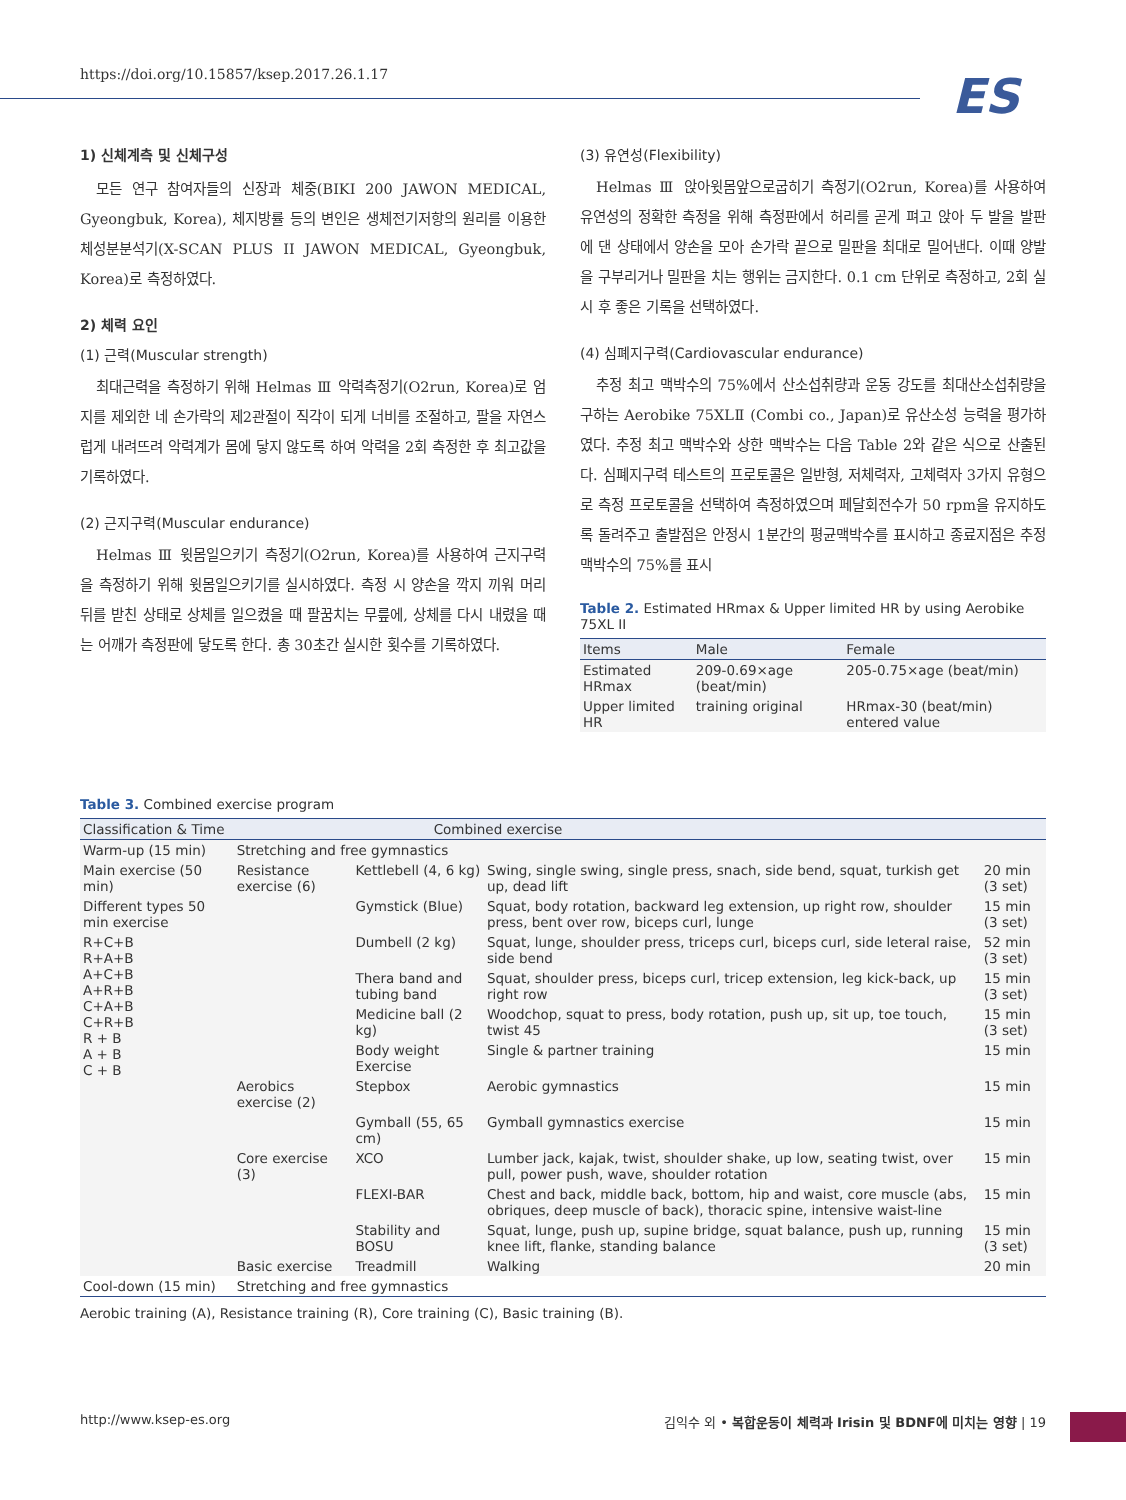https://doi.org/10.15857/ksep.2017.26.1.17
ES
1) 신체계측 및 신체구성
모든 연구 참여자들의 신장과 체중(BIKI 200 JAWON MEDICAL, Gyeongbuk, Korea), 체지방률 등의 변인은 생체전기저항의 원리를 이용한 체성분분석기(X-SCAN PLUS II JAWON MEDICAL, Gyeongbuk, Korea)로 측정하였다.
2) 체력 요인
(1) 근력(Muscular strength)
최대근력을 측정하기 위해 Helmas Ⅲ 악력측정기(O2run, Korea)로 엄지를 제외한 네 손가락의 제2관절이 직각이 되게 너비를 조절하고, 팔을 자연스럽게 내려뜨려 악력계가 몸에 닿지 않도록 하여 악력을 2회 측정한 후 최고값을 기록하였다.
(2) 근지구력(Muscular endurance)
Helmas Ⅲ 윗몸일으키기 측정기(O2run, Korea)를 사용하여 근지구력을 측정하기 위해 윗몸일으키기를 실시하였다. 측정 시 양손을 깍지 끼워 머리 뒤를 받친 상태로 상체를 일으켰을 때 팔꿈치는 무릎에, 상체를 다시 내렸을 때는 어깨가 측정판에 닿도록 한다. 총 30초간 실시한 횟수를 기록하였다.
(3) 유연성(Flexibility)
Helmas Ⅲ 앉아윗몸앞으로굽히기 측정기(O2run, Korea)를 사용하여 유연성의 정확한 측정을 위해 측정판에서 허리를 곧게 펴고 앉아 두 발을 발판에 댄 상태에서 양손을 모아 손가락 끝으로 밀판을 최대로 밀어낸다. 이때 양발을 구부리거나 밀판을 치는 행위는 금지한다. 0.1 cm 단위로 측정하고, 2회 실시 후 좋은 기록을 선택하였다.
(4) 심폐지구력(Cardiovascular endurance)
추정 최고 맥박수의 75%에서 산소섭취량과 운동 강도를 최대산소섭취량을 구하는 Aerobike 75XLⅡ (Combi co., Japan)로 유산소성 능력을 평가하였다. 추정 최고 맥박수와 상한 맥박수는 다음 Table 2와 같은 식으로 산출된다. 심폐지구력 테스트의 프로토콜은 일반형, 저체력자, 고체력자 3가지 유형으로 측정 프로토콜을 선택하여 측정하였으며 페달회전수가 50 rpm을 유지하도록 돌려주고 출발점은 안정시 1분간의 평균맥박수를 표시하고 종료지점은 추정맥박수의 75%를 표시
Table 2. Estimated HRmax & Upper limited HR by using Aerobike 75XL II
| Items | Male | Female |
| --- | --- | --- |
| Estimated HRmax | 209-0.69×age (beat/min) | 205-0.75×age (beat/min) |
| Upper limited HR | training original | HRmax-30 (beat/min) entered value |
Table 3. Combined exercise program
| Classification & Time | Combined exercise | | | |
| --- | --- | --- | --- | --- |
| Warm-up (15 min) | Stretching and free gymnastics | | | |
| Main exercise (50 min) | Resistance exercise (6) | Kettlebell (4, 6 kg) | Swing, single swing, single press, snach, side bend, squat, turkish get up, dead lift | 20 min (3 set) |
| Different types 50 min exercise | | Gymstick (Blue) | Squat, body rotation, backward leg extension, up right row, shoulder press, bent over row, biceps curl, lunge | 15 min (3 set) |
| R+C+B R+A+B A+C+B A+R+B C+A+B C+R+B R + B A + B C + B | | Dumbell (2 kg) | Squat, lunge, shoulder press, triceps curl, biceps curl, side leteral raise, side bend | 52 min (3 set) |
| | | Thera band and tubing band | Squat, shoulder press, biceps curl, tricep extension, leg kick-back, up right row | 15 min (3 set) |
| | | Medicine ball (2 kg) | Woodchop, squat to press, body rotation, push up, sit up, toe touch, twist 45 | 15 min (3 set) |
| | | Body weight Exercise | Single & partner training | 15 min |
| | Aerobics exercise (2) | Stepbox | Aerobic gymnastics | 15 min |
| | | Gymball (55, 65 cm) | Gymball gymnastics exercise | 15 min |
| | Core exercise (3) | XCO | Lumber jack, kajak, twist, shoulder shake, up low, seating twist, over pull, power push, wave, shoulder rotation | 15 min |
| | | FLEXI-BAR | Chest and back, middle back, bottom, hip and waist, core muscle (abs, obriques, deep muscle of back), thoracic spine, intensive waist-line | 15 min |
| | | Stability and BOSU | Squat, lunge, push up, supine bridge, squat balance, push up, running knee lift, flanke, standing balance | 15 min (3 set) |
| | Basic exercise | Treadmill | Walking | 20 min |
| Cool-down (15 min) | Stretching and free gymnastics | | | |
Aerobic training (A), Resistance training (R), Core training (C), Basic training (B).
http://www.ksep-es.org 김익수 외 • 복합운동이 체력과 Irisin 및 BDNF에 미치는 영향 | 19